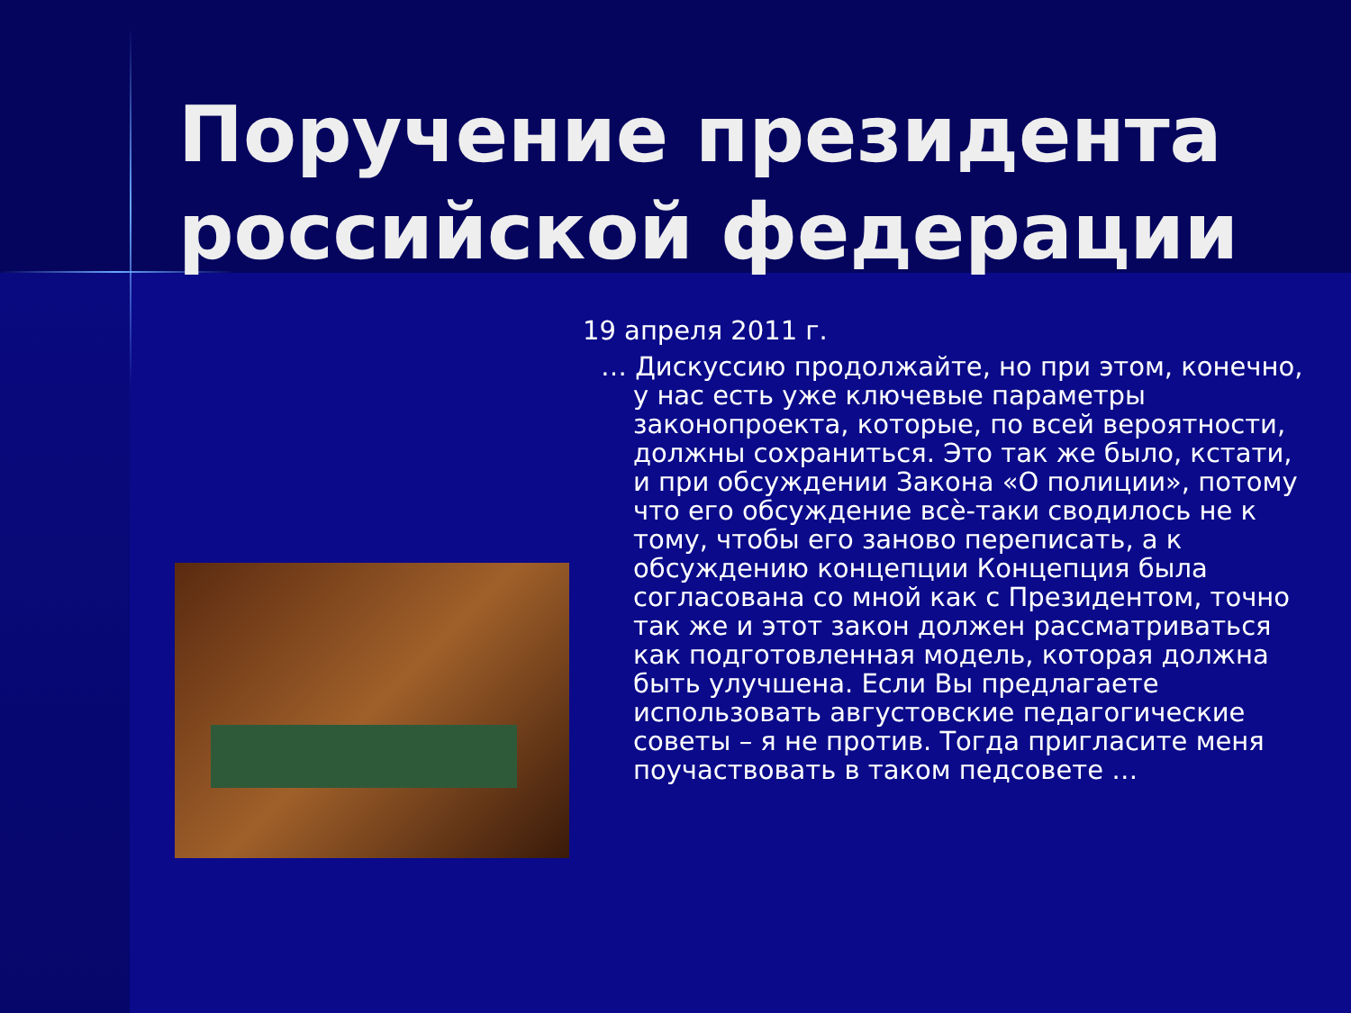Поручение президента российской федерации
19 апреля 2011 г.
… Дискуссию продолжайте, но при этом, конечно, у нас есть уже ключевые параметры законопроекта, которые, по всей вероятности, должны сохраниться. Это так же было, кстати, и при обсуждении Закона «О полиции», потому что его обсуждение всѐ-таки сводилось не к тому, чтобы его заново переписать, а к обсуждению концепции Концепция была согласована со мной как с Президентом, точно так же и этот закон должен рассматриваться как подготовленная модель, которая должна быть улучшена. Если Вы предлагаете использовать августовские педагогические советы – я не против. Тогда пригласите меня поучаствовать в таком педсовете …